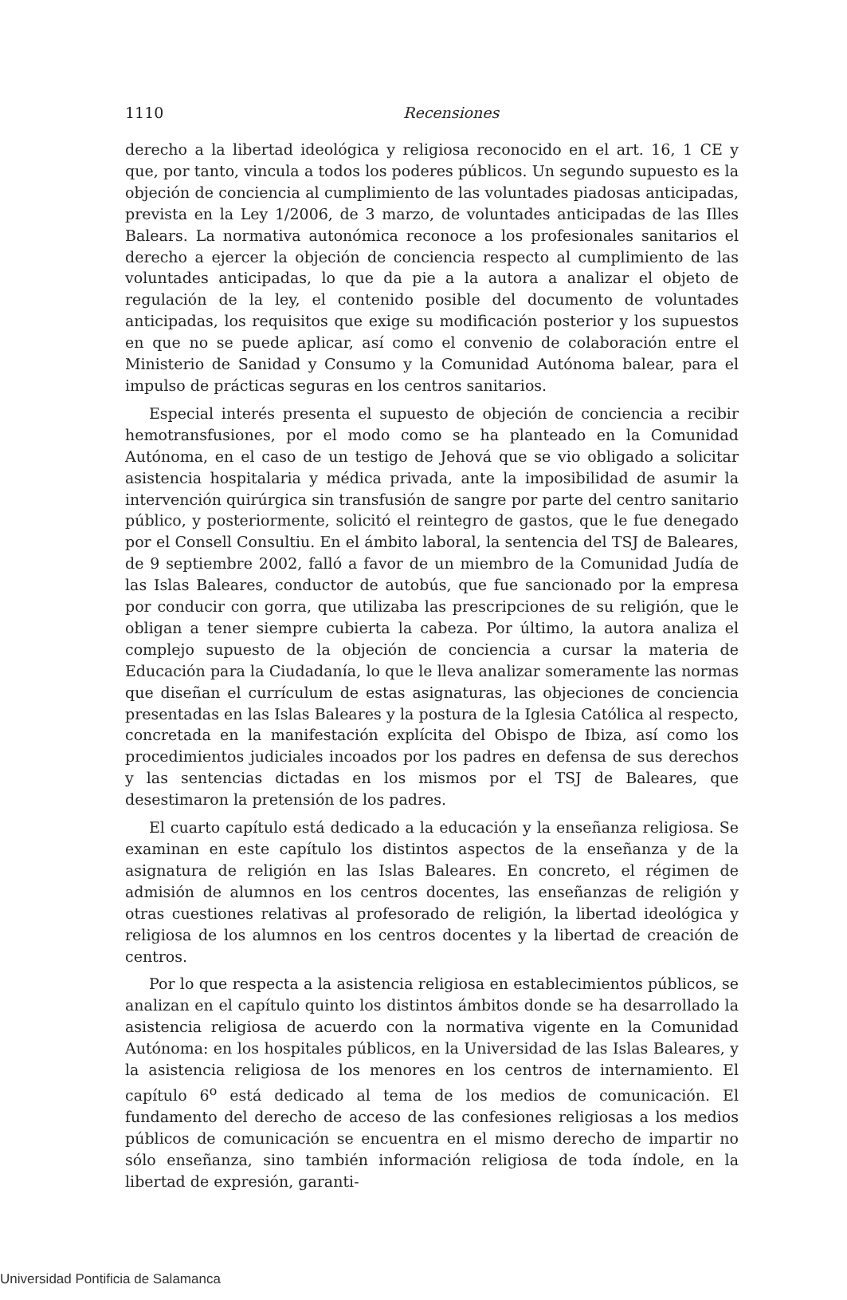1110
Recensiones
derecho a la libertad ideológica y religiosa reconocido en el art. 16, 1 CE y que, por tanto, vincula a todos los poderes públicos. Un segundo supuesto es la objeción de conciencia al cumplimiento de las voluntades piadosas anticipadas, prevista en la Ley 1/2006, de 3 marzo, de voluntades anticipadas de las Illes Balears. La normativa autonómica reconoce a los profesionales sanitarios el derecho a ejercer la objeción de conciencia respecto al cumplimiento de las voluntades anticipadas, lo que da pie a la autora a analizar el objeto de regulación de la ley, el contenido posible del documento de voluntades anticipadas, los requisitos que exige su modificación posterior y los supuestos en que no se puede aplicar, así como el convenio de colaboración entre el Ministerio de Sanidad y Consumo y la Comunidad Autónoma balear, para el impulso de prácticas seguras en los centros sanitarios.
Especial interés presenta el supuesto de objeción de conciencia a recibir hemotransfusiones, por el modo como se ha planteado en la Comunidad Autónoma, en el caso de un testigo de Jehová que se vio obligado a solicitar asistencia hospitalaria y médica privada, ante la imposibilidad de asumir la intervención quirúrgica sin transfusión de sangre por parte del centro sanitario público, y posteriormente, solicitó el reintegro de gastos, que le fue denegado por el Consell Consultiu. En el ámbito laboral, la sentencia del TSJ de Baleares, de 9 septiembre 2002, falló a favor de un miembro de la Comunidad Judía de las Islas Baleares, conductor de autobús, que fue sancionado por la empresa por conducir con gorra, que utilizaba las prescripciones de su religión, que le obligan a tener siempre cubierta la cabeza. Por último, la autora analiza el complejo supuesto de la objeción de conciencia a cursar la materia de Educación para la Ciudadanía, lo que le lleva analizar someramente las normas que diseñan el currículum de estas asignaturas, las objeciones de conciencia presentadas en las Islas Baleares y la postura de la Iglesia Católica al respecto, concretada en la manifestación explícita del Obispo de Ibiza, así como los procedimientos judiciales incoados por los padres en defensa de sus derechos y las sentencias dictadas en los mismos por el TSJ de Baleares, que desestimaron la pretensión de los padres.
El cuarto capítulo está dedicado a la educación y la enseñanza religiosa. Se examinan en este capítulo los distintos aspectos de la enseñanza y de la asignatura de religión en las Islas Baleares. En concreto, el régimen de admisión de alumnos en los centros docentes, las enseñanzas de religión y otras cuestiones relativas al profesorado de religión, la libertad ideológica y religiosa de los alumnos en los centros docentes y la libertad de creación de centros.
Por lo que respecta a la asistencia religiosa en establecimientos públicos, se analizan en el capítulo quinto los distintos ámbitos donde se ha desarrollado la asistencia religiosa de acuerdo con la normativa vigente en la Comunidad Autónoma: en los hospitales públicos, en la Universidad de las Islas Baleares, y la asistencia religiosa de los menores en los centros de internamiento. El capítulo 6<sup>o</sup> está dedicado al tema de los medios de comunicación. El fundamento del derecho de acceso de las confesiones religiosas a los medios públicos de comunicación se encuentra en el mismo derecho de impartir no sólo enseñanza, sino también información religiosa de toda índole, en la libertad de expresión, garanti-
Universidad Pontificia de Salamanca